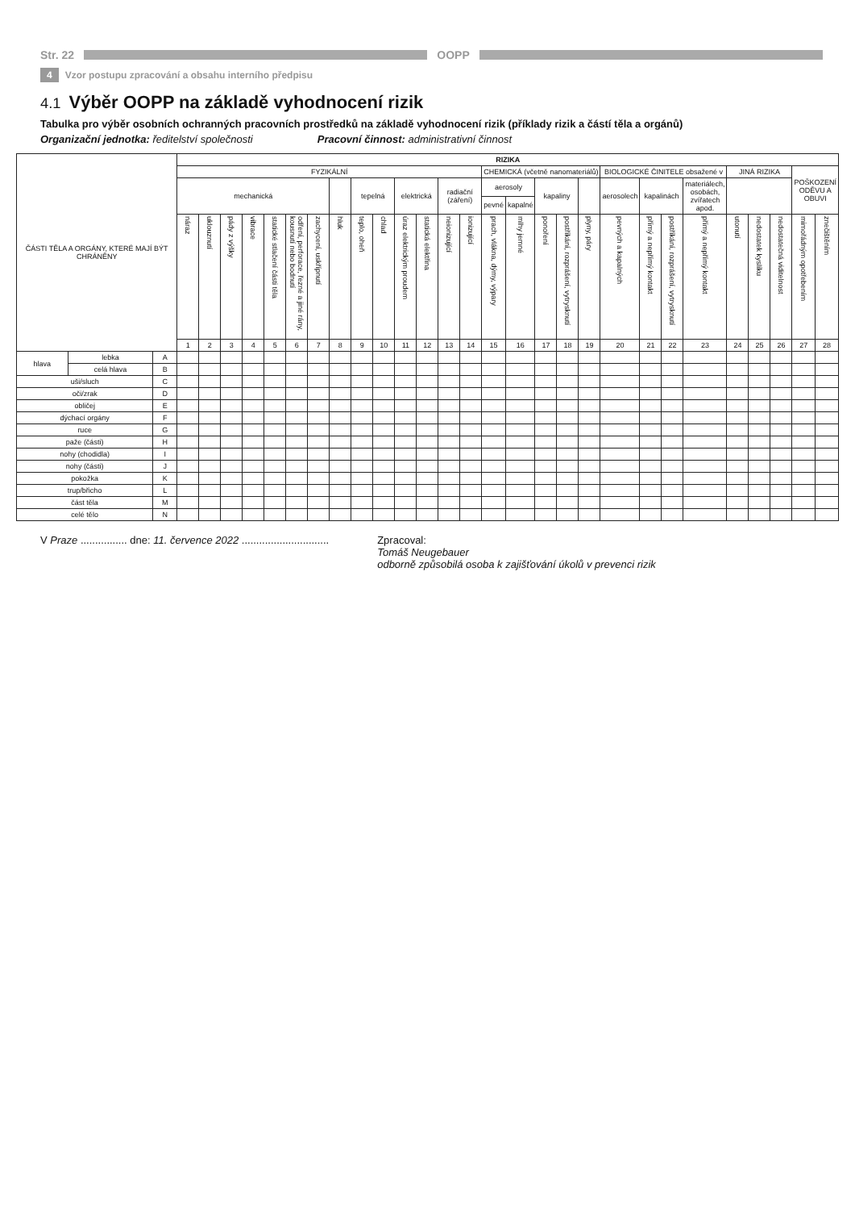Str. 22 OOPP
4 Vzor postupu zpracování a obsahu interního předpisu
4.1 Výběr OOPP na základě vyhodnocení rizik
Tabulka pro výběr osobních ochranných pracovních prostředků na základě vyhodnocení rizik (příklady rizik a částí těla a orgánů)
Organizační jednotka: ředitelství společnosti Pracovní činnost: administrativní činnost
| ČÁSTI TĚLA A ORGÁNY, KTERÉ MAJÍ BÝT CHRÁNĚNY | | | RIZIKA | | | | | | | | | | | | | | | | | | | | | | | | | | | |
| --- | --- | --- | --- | --- | --- | --- | --- | --- | --- | --- | --- | --- | --- | --- | --- | --- | --- | --- | --- | --- | --- | --- | --- | --- | --- | --- | --- | --- | --- | --- |
| | | | FYZIKÁLNÍ | | | | | | | | | | | | | | CHEMICKÁ (včetně nanomateriálů) | | | | | BIOLOGICKÉ ČINITELE obsažené v | | | | JINÁ RIZIKA | | | POŠKOZENÍ ODĚVU A OBUVI | |
| | | | mechanická | | | | | | | | tepelná | | elektrická | | radiační (záření) | | aerosoly | | kapaliny | | | aerosolech | kapalinách | | materiálech, osobách, zvířatech apod. | | | | | |
| | | | | | | | | | | | | | | | | | pevné | kapalné | | | | | | | | | | | | |
| | | | náraz | uklouznutí | pády z výšky | vibrace | statické stlačení části těla | odření, perforace, řezné a jiné rány, kousnutí nebo bodnutí | zachycení, uskřípnutí | hluk | teplo, oheň | chlad | úraz elektrickým proudem | statická elektřina | neionizující | ionizující | prach, vlákna, dýmy, výpary | mlhy jemné | ponoření | postříkání, rozprášení, vytrysknutí | plyny, páry | pevných a kapalných | přímý a nepřímý kontakt | postříkání, rozprášení, vytrysknutí | přímý a nepřímý kontakt | utonutí | nedostatek kyslíku | nedostatečná viditelnost | mimořádným opotřebením | znečištěním |
| | | | 1 | 2 | 3 | 4 | 5 | 6 | 7 | 8 | 9 | 10 | 11 | 12 | 13 | 14 | 15 | 16 | 17 | 18 | 19 | 20 | 21 | 22 | 23 | 24 | 25 | 26 | 27 | 28 |
| hlava | lebka | A | | | | | | | | | | | | | | | | | | | | | | | | | | | | |
| | celá hlava | B | | | | | | | | | | | | | | | | | | | | | | | | | | | | |
| uši/sluch | | C | | | | | | | | | | | | | | | | | | | | | | | | | | | | |
| oči/zrak | | D | | | | | | | | | | | | | | | | | | | | | | | | | | | | |
| obličej | | E | | | | | | | | | | | | | | | | | | | | | | | | | | | | |
| dýchací orgány | | F | | | | | | | | | | | | | | | | | | | | | | | | | | | | |
| ruce | | G | | | | | | | | | | | | | | | | | | | | | | | | | | | | |
| paže (části) | | H | | | | | | | | | | | | | | | | | | | | | | | | | | | | |
| nohy (chodidla) | | I | | | | | | | | | | | | | | | | | | | | | | | | | | | | |
| nohy (části) | | J | | | | | | | | | | | | | | | | | | | | | | | | | | | | |
| pokožka | | K | | | | | | | | | | | | | | | | | | | | | | | | | | | | |
| trup/břicho | | L | | | | | | | | | | | | | | | | | | | | | | | | | | | | |
| část těla | | M | | | | | | | | | | | | | | | | | | | | | | | | | | | | |
| celé tělo | | N | | | | | | | | | | | | | | | | | | | | | | | | | | | | |
V Praze ................ dne: 11. července 2022 ..............................
Zpracoval:
Tomáš Neugebauer
odborně způsobilá osoba k zajišťování úkolů v prevenci rizik